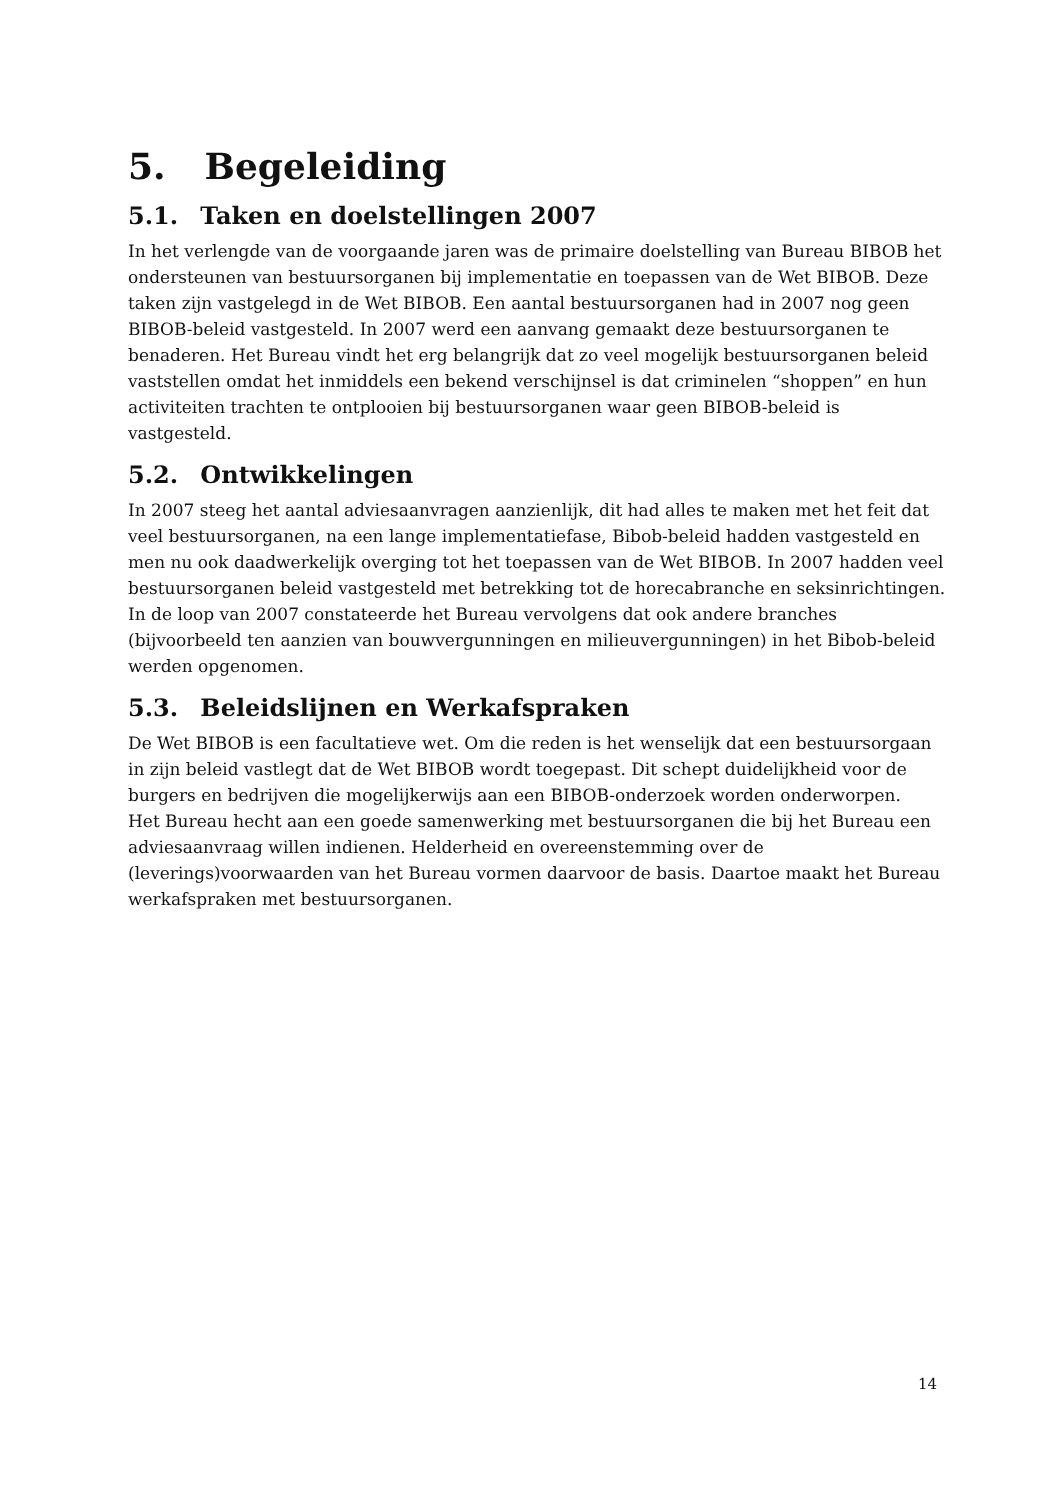5. Begeleiding
5.1. Taken en doelstellingen 2007
In het verlengde van de voorgaande jaren was de primaire doelstelling van Bureau BIBOB het ondersteunen van bestuursorganen bij implementatie en toepassen van de Wet BIBOB. Deze taken zijn vastgelegd in de Wet BIBOB. Een aantal bestuursorganen had in 2007 nog geen BIBOB-beleid vastgesteld. In 2007 werd een aanvang gemaakt deze bestuursorganen te benaderen. Het Bureau vindt het erg belangrijk dat zo veel mogelijk bestuursorganen beleid vaststellen omdat het inmiddels een bekend verschijnsel is dat criminelen “shoppen” en hun activiteiten trachten te ontplooien bij bestuursorganen waar geen BIBOB-beleid is vastgesteld.
5.2. Ontwikkelingen
In 2007 steeg het aantal adviesaanvragen aanzienlijk, dit had alles te maken met het feit dat veel bestuursorganen, na een lange implementatiefase, Bibob-beleid hadden vastgesteld en men nu ook daadwerkelijk overging tot het toepassen van de Wet BIBOB. In 2007 hadden veel bestuursorganen beleid vastgesteld met betrekking tot de horecabranche en seksinrichtingen. In de loop van 2007 constateerde het Bureau vervolgens dat ook andere branches (bijvoorbeeld ten aanzien van bouwvergunningen en milieuvergunningen) in het Bibob-beleid werden opgenomen.
5.3. Beleidslijnen en Werkafspraken
De Wet BIBOB is een facultatieve wet. Om die reden is het wenselijk dat een bestuursorgaan in zijn beleid vastlegt dat de Wet BIBOB wordt toegepast. Dit schept duidelijkheid voor de burgers en bedrijven die mogelijkerwijs aan een BIBOB-onderzoek worden onderworpen.
Het Bureau hecht aan een goede samenwerking met bestuursorganen die bij het Bureau een adviesaanvraag willen indienen. Helderheid en overeenstemming over de (leverings)voorwaarden van het Bureau vormen daarvoor de basis. Daartoe maakt het Bureau werkafspraken met bestuursorganen.
14